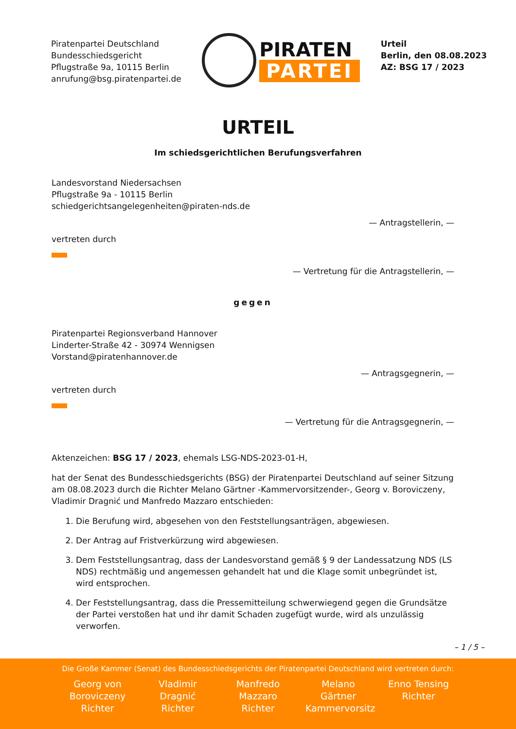Piratenpartei Deutschland
Bundesschiedsgericht
Pflugstraße 9a, 10115 Berlin
anrufung@bsg.piratenpartei.de
PIRATEN
PARTEI
Urteil
Berlin, den 08.08.2023
AZ: BSG 17 / 2023
URTEIL
Im schiedsgerichtlichen Berufungsverfahren
Landesvorstand Niedersachsen
Pflugstraße 9a - 10115 Berlin
schiedgerichtsangelegenheiten@piraten-nds.de
— Antragstellerin, —
vertreten durch
— Vertretung für die Antragstellerin, —
gegen
Piratenpartei Regionsverband Hannover
Linderter-Straße 42 - 30974 Wennigsen
Vorstand@piratenhannover.de
— Antragsgegnerin, —
vertreten durch
— Vertretung für die Antragsgegnerin, —
Aktenzeichen: BSG 17 / 2023, ehemals LSG-NDS-2023-01-H,
hat der Senat des Bundesschiedsgerichts (BSG) der Piratenpartei Deutschland auf seiner Sitzung am 08.08.2023 durch die Richter Melano Gärtner -Kammervorsitzender-, Georg v. Boroviczeny, Vladimir Dragnić und Manfredo Mazzaro entschieden:
1. Die Berufung wird, abgesehen von den Feststellungsanträgen, abgewiesen.
2. Der Antrag auf Fristverkürzung wird abgewiesen.
3. Dem Feststellungsantrag, dass der Landesvorstand gemäß § 9 der Landessatzung NDS (LS NDS) rechtmäßig und angemessen gehandelt hat und die Klage somit unbegründet ist, wird entsprochen.
4. Der Feststellungsantrag, dass die Pressemitteilung schwerwiegend gegen die Grundsätze der Partei verstoßen hat und ihr damit Schaden zugefügt wurde, wird als unzulässig verworfen.
– 1 / 5 –
Die Große Kammer (Senat) des Bundesschiedsgerichts der Piratenpartei Deutschland wird vertreten durch:
Georg von Boroviczeny Richter
Vladimir Dragnić Richter
Manfredo Mazzaro Richter
Melano Gärtner Kammervorsitz
Enno Tensing Richter